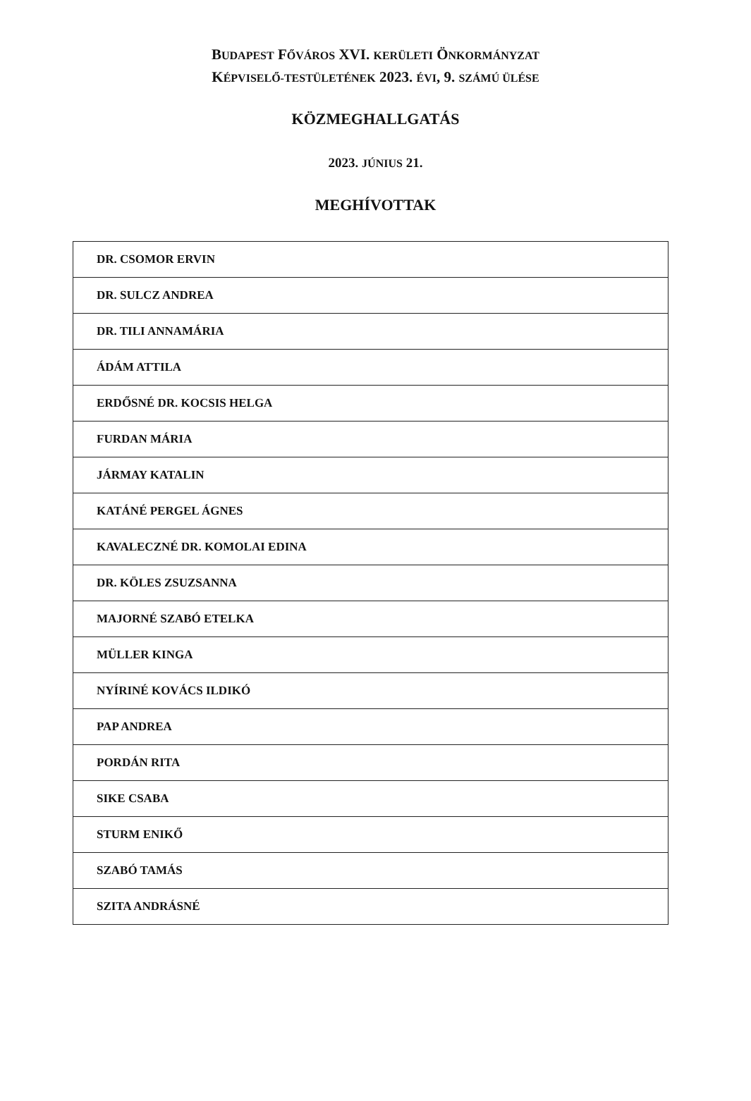BUDAPEST FŐVÁROS XVI. KERÜLETI ÖNKORMÁNYZAT
KÉPVISELŐ-TESTÜLETÉNEK 2023. ÉVI, 9. SZÁMÚ ÜLÉSE
KÖZMEGHALLGATÁS
2023. JÚNIUS 21.
MEGHÍVOTTAK
| DR. CSOMOR ERVIN |
| DR. SULCZ ANDREA |
| DR. TILI ANNAMÁRIA |
| ÁDÁM ATTILA |
| ERDŐSNÉ DR. KOCSIS HELGA |
| FURDAN MÁRIA |
| JÁRMAY KATALIN |
| KATÁNÉ PERGEL ÁGNES |
| KAVALECZNÉ DR. KOMOLAI EDINA |
| DR. KÖLES ZSUZSANNA |
| MAJORNÉ SZABÓ ETELKA |
| MÜLLER KINGA |
| NYÍRINÉ KOVÁCS ILDIKÓ |
| PAP ANDREA |
| PORDÁN RITA |
| SIKE CSABA |
| STURM ENIKŐ |
| SZABÓ TAMÁS |
| SZITA ANDRÁSNÉ |